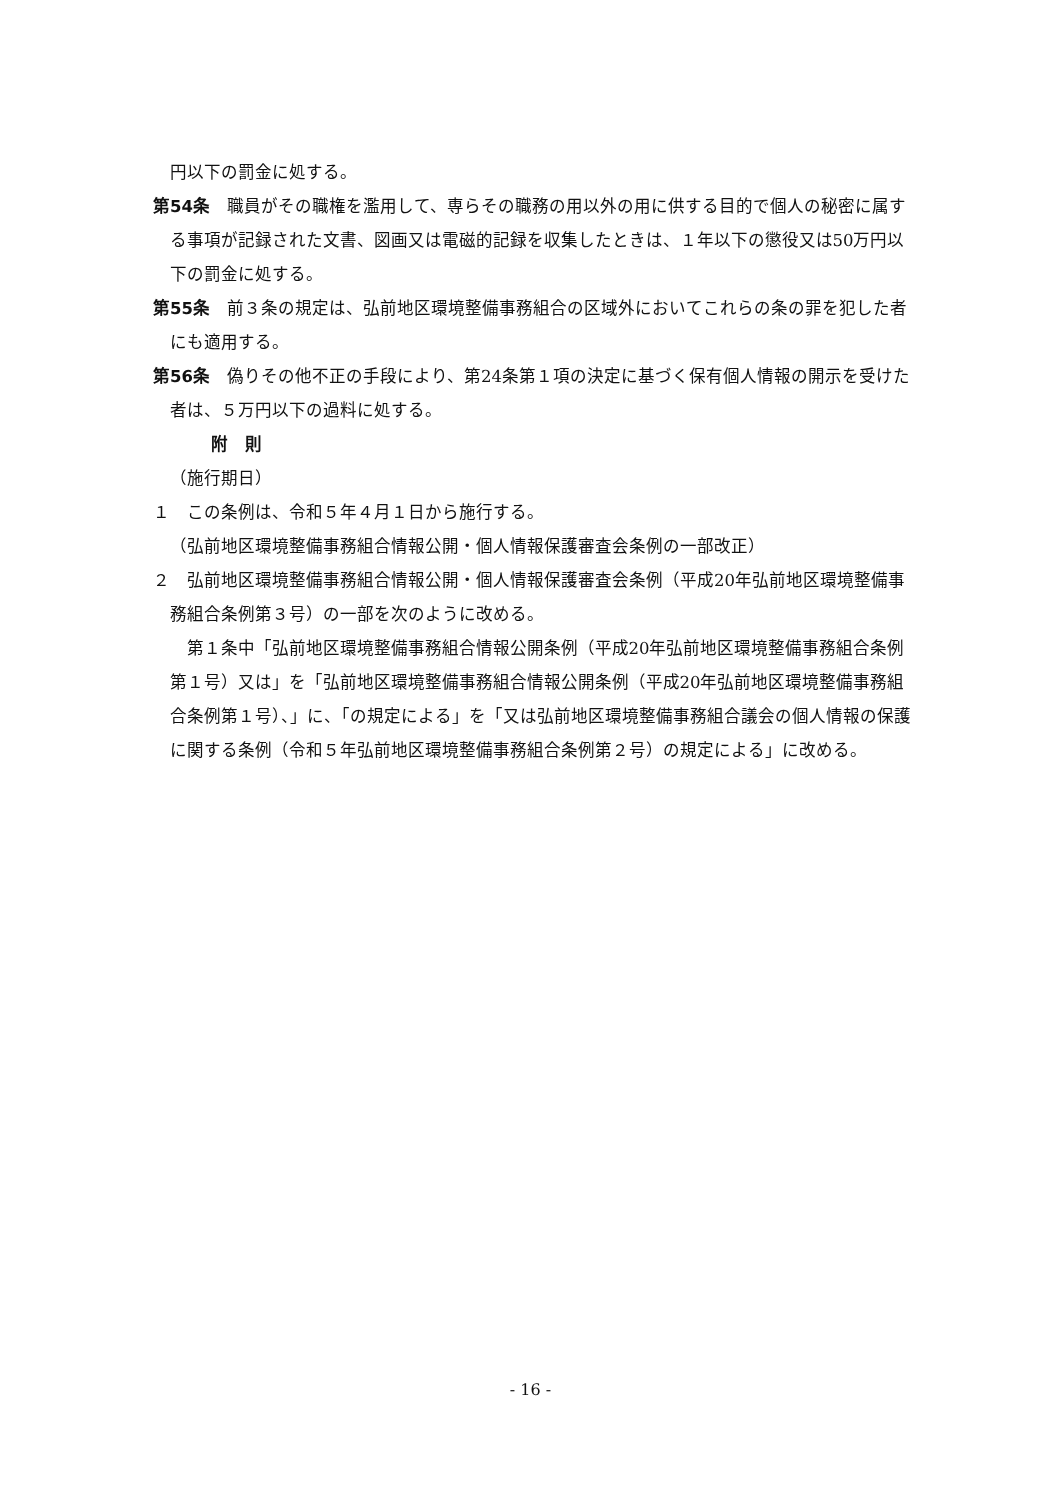円以下の罰金に処する。
第54条　職員がその職権を濫用して、専らその職務の用以外の用に供する目的で個人の秘密に属する事項が記録された文書、図画又は電磁的記録を収集したときは、１年以下の懲役又は50万円以下の罰金に処する。
第55条　前３条の規定は、弘前地区環境整備事務組合の区域外においてこれらの条の罪を犯した者にも適用する。
第56条　偽りその他不正の手段により、第24条第１項の決定に基づく保有個人情報の開示を受けた者は、５万円以下の過料に処する。
附　則
（施行期日）
１　この条例は、令和５年４月１日から施行する。
（弘前地区環境整備事務組合情報公開・個人情報保護審査会条例の一部改正）
２　弘前地区環境整備事務組合情報公開・個人情報保護審査会条例（平成20年弘前地区環境整備事務組合条例第３号）の一部を次のように改める。
　第１条中「弘前地区環境整備事務組合情報公開条例（平成20年弘前地区環境整備事務組合条例第１号）又は」を「弘前地区環境整備事務組合情報公開条例（平成20年弘前地区環境整備事務組合条例第１号）、」に、「の規定による」を「又は弘前地区環境整備事務組合議会の個人情報の保護に関する条例（令和５年弘前地区環境整備事務組合条例第２号）の規定による」に改める。
- 16 -